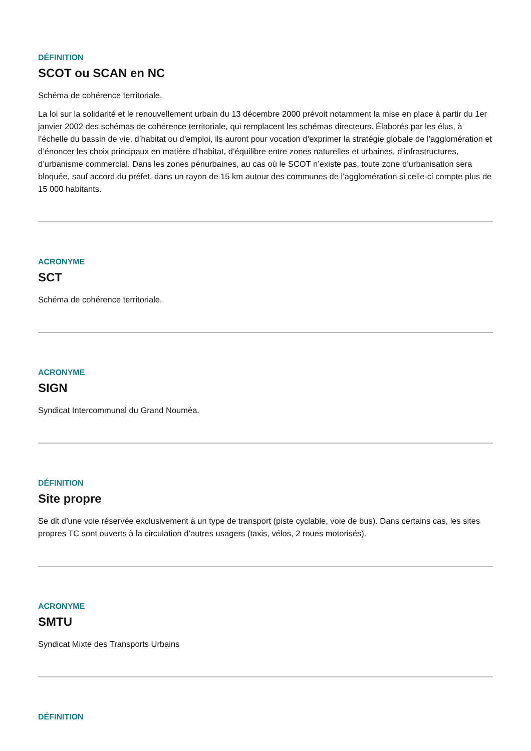DÉFINITION
SCOT ou SCAN en NC
Schéma de cohérence territoriale.
La loi sur la solidarité et le renouvellement urbain du 13 décembre 2000 prévoit notamment la mise en place à partir du 1er janvier 2002 des schémas de cohérence territoriale, qui remplacent les schémas directeurs. Élaborés par les élus, à l’échelle du bassin de vie, d’habitat ou d’emploi, ils auront pour vocation d’exprimer la stratégie globale de l’agglomération et d’énoncer les choix principaux en matière d’habitat, d’équilibre entre zones naturelles et urbaines, d’infrastructures, d’urbanisme commercial. Dans les zones périurbaines, au cas où le SCOT n’existe pas, toute zone d’urbanisation sera bloquée, sauf accord du préfet, dans un rayon de 15 km autour des communes de l’agglomération si celle-ci compte plus de 15 000 habitants.
ACRONYME
SCT
Schéma de cohérence territoriale.
ACRONYME
SIGN
Syndicat Intercommunal du Grand Nouméa.
DÉFINITION
Site propre
Se dit d’une voie réservée exclusivement à un type de transport (piste cyclable, voie de bus). Dans certains cas, les sites propres TC sont ouverts à la circulation d’autres usagers (taxis, vélos, 2 roues motorisés).
ACRONYME
SMTU
Syndicat Mixte des Transports Urbains
DÉFINITION